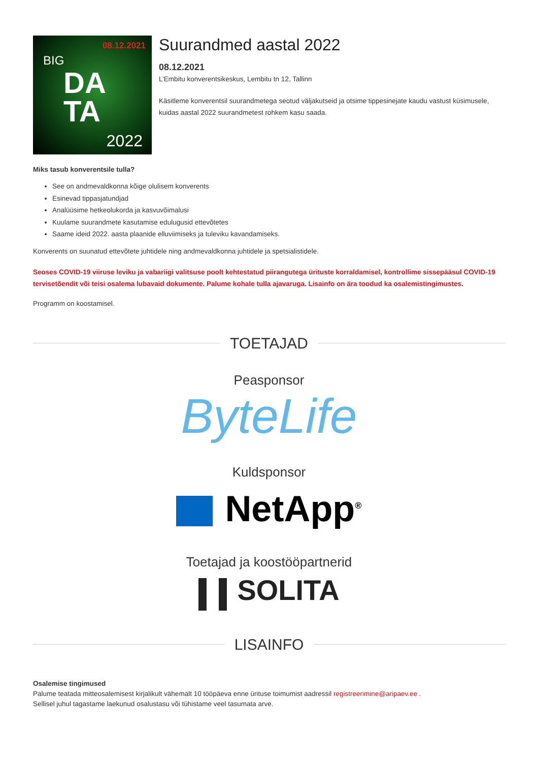08.12.2021
BIG
DA
TA
2022
Suurandmed aastal 2022
08.12.2021
L’Embitu konverentsikeskus, Lembitu tn 12, Tallinn
Käsitleme konverentsil suurandmetega seotud väljakutseid ja otsime tippesinejate kaudu vastust küsimusele, kuidas aastal 2022 suurandmetest rohkem kasu saada.
Miks tasub konverentsile tulla?
See on andmevaldkonna kõige olulisem konverents
Esinevad tippasjatundjad
Analüüsime hetkeolukorda ja kasvuvõimalusi
Kuulame suurandmete kasutamise edulugusid ettevõtetes
Saame ideid 2022. aasta plaanide elluviimiseks ja tuleviku kavandamiseks.
Konverents on suunatud ettevõtete juhtidele ning andmevaldkonna juhtidele ja spetsialistidele.
Seoses COVID-19 viiruse leviku ja vabariigi valitsuse poolt kehtestatud piirangutega ürituste korraldamisel, kontrollime sissepääsul COVID-19 tervisetõendit või teisi osalema lubavaid dokumente. Palume kohale tulla ajavaruga. Lisainfo on ära toodud ka osalemistingimustes.
Programm on koostamisel.
TOETAJAD
Peasponsor
ByteLife
Kuldsponsor
NetApp<sup>®</sup>
Toetajad ja koostööpartnerid
SOLITA
LISAINFO
Osalemise tingimused
Palume teatada mitteosalemisest kirjalikult vähemalt 10 tööpäeva enne ürituse toimumist aadressil registreerimine@aripaev.ee .
Sellisel juhul tagastame laekunud osalustasu või tühistame veel tasumata arve.